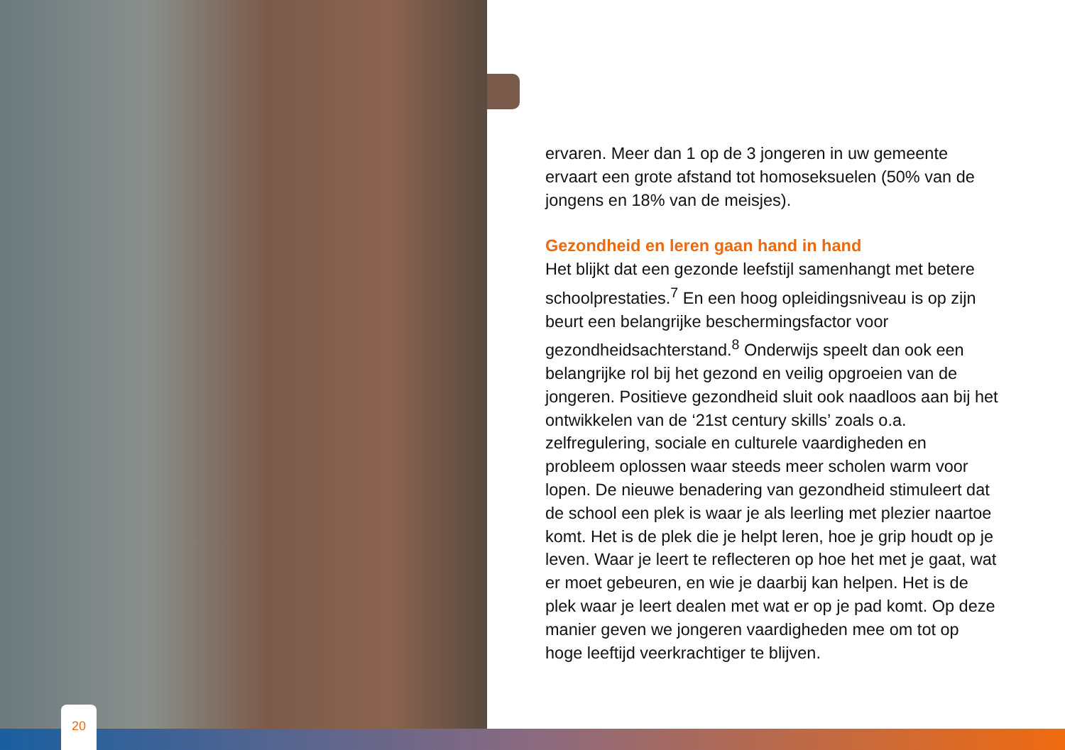ervaren. Meer dan 1 op de 3 jongeren in uw gemeente ervaart een grote afstand tot homoseksuelen (50% van de jongens en 18% van de meisjes).
Gezondheid en leren gaan hand in hand
Het blijkt dat een gezonde leefstijl samenhangt met betere schoolprestaties.<sup>7</sup> En een hoog opleidingsniveau is op zijn beurt een belangrijke beschermingsfactor voor gezondheidsachterstand.<sup>8</sup> Onderwijs speelt dan ook een belangrijke rol bij het gezond en veilig opgroeien van de jongeren. Positieve gezondheid sluit ook naadloos aan bij het ontwikkelen van de ‘21st century skills’ zoals o.a. zelfregulering, sociale en culturele vaardigheden en probleem oplossen waar steeds meer scholen warm voor lopen. De nieuwe benadering van gezondheid stimuleert dat de school een plek is waar je als leerling met plezier naartoe komt. Het is de plek die je helpt leren, hoe je grip houdt op je leven. Waar je leert te reflecteren op hoe het met je gaat, wat er moet gebeuren, en wie je daarbij kan helpen. Het is de plek waar je leert dealen met wat er op je pad komt. Op deze manier geven we jongeren vaardigheden mee om tot op hoge leeftijd veerkrachtiger te blijven.
20